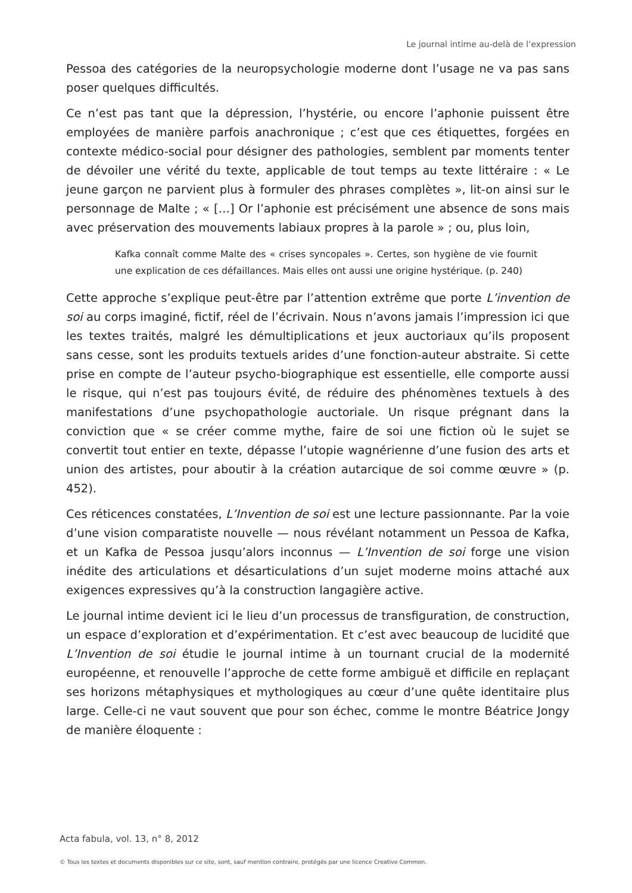Le journal intime au-delà de l’expression
Pessoa des catégories de la neuropsychologie moderne dont l’usage ne va pas sans poser quelques difficultés.
Ce n’est pas tant que la dépression, l’hystérie, ou encore l’aphonie puissent être employées de manière parfois anachronique ; c’est que ces étiquettes, forgées en contexte médico-social pour désigner des pathologies, semblent par moments tenter de dévoiler une vérité du texte, applicable de tout temps au texte littéraire : « Le jeune garçon ne parvient plus à formuler des phrases complètes », lit-on ainsi sur le personnage de Malte ; « […] Or l’aphonie est précisément une absence de sons mais avec préservation des mouvements labiaux propres à la parole » ; ou, plus loin,
Kafka connaît comme Malte des « crises syncopales ». Certes, son hygiène de vie fournit une explication de ces défaillances. Mais elles ont aussi une origine hystérique. (p. 240)
Cette approche s’explique peut-être par l’attention extrême que porte L’invention de soi au corps imaginé, fictif, réel de l’écrivain. Nous n’avons jamais l’impression ici que les textes traités, malgré les démultiplications et jeux auctoriaux qu’ils proposent sans cesse, sont les produits textuels arides d’une fonction-auteur abstraite. Si cette prise en compte de l’auteur psycho-biographique est essentielle, elle comporte aussi le risque, qui n’est pas toujours évité, de réduire des phénomènes textuels à des manifestations d’une psychopathologie auctoriale. Un risque prégnant dans la conviction que « se créer comme mythe, faire de soi une fiction où le sujet se convertit tout entier en texte, dépasse l’utopie wagnérienne d’une fusion des arts et union des artistes, pour aboutir à la création autarcique de soi comme œuvre » (p. 452).
Ces réticences constatées, L’Invention de soi est une lecture passionnante. Par la voie d’une vision comparatiste nouvelle — nous révélant notamment un Pessoa de Kafka, et un Kafka de Pessoa jusqu’alors inconnus — L’Invention de soi forge une vision inédite des articulations et désarticulations d’un sujet moderne moins attaché aux exigences expressives qu’à la construction langagière active.
Le journal intime devient ici le lieu d’un processus de transfiguration, de construction, un espace d’exploration et d’expérimentation. Et c’est avec beaucoup de lucidité que L’Invention de soi étudie le journal intime à un tournant crucial de la modernité européenne, et renouvelle l’approche de cette forme ambiguë et difficile en replaçant ses horizons métaphysiques et mythologiques au cœur d’une quête identitaire plus large. Celle-ci ne vaut souvent que pour son échec, comme le montre Béatrice Jongy de manière éloquente :
Acta fabula, vol. 13, n° 8, 2012
© Tous les textes et documents disponibles sur ce site, sont, sauf mention contraire, protégés par une licence Creative Common.